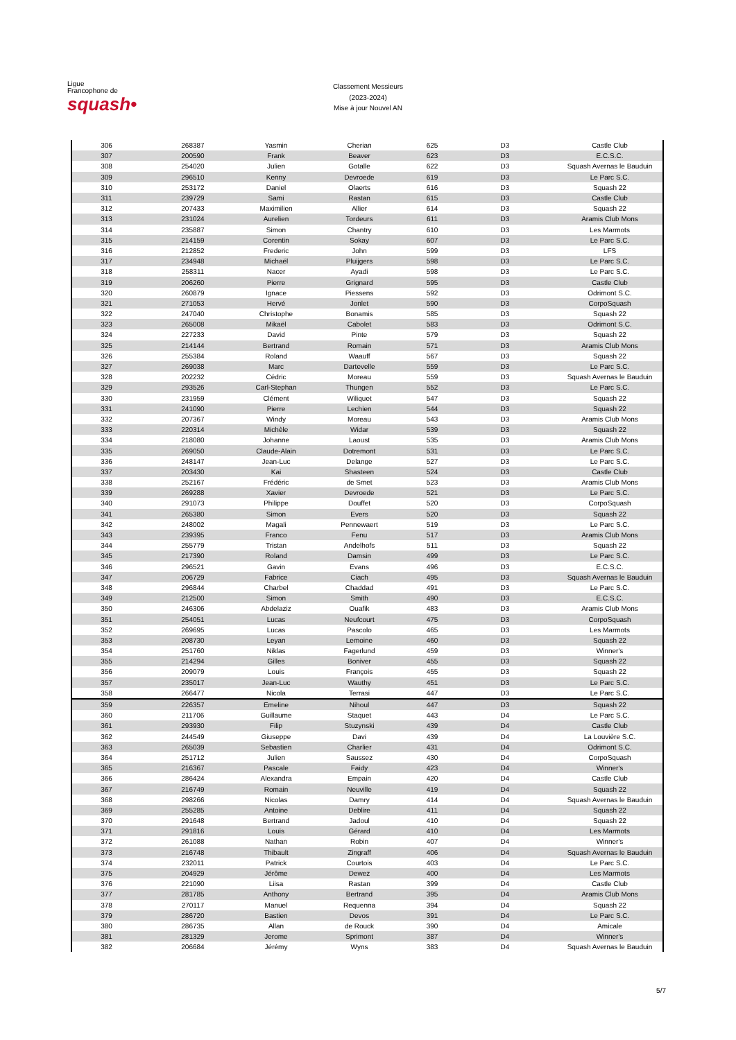Ligue
Francophone de
squash•
Classement Messieurs
(2023-2024)
Mise à jour Nouvel AN
| 306 | 268387 | Yasmin | Cherian | 625 | D3 | Castle Club |
| 307 | 200590 | Frank | Beaver | 623 | D3 | E.C.S.C. |
| 308 | 254020 | Julien | Gotalle | 622 | D3 | Squash Avernas le Bauduin |
| 309 | 296510 | Kenny | Devroede | 619 | D3 | Le Parc S.C. |
| 310 | 253172 | Daniel | Olaerts | 616 | D3 | Squash 22 |
| 311 | 239729 | Sami | Rastan | 615 | D3 | Castle Club |
| 312 | 207433 | Maximilien | Allier | 614 | D3 | Squash 22 |
| 313 | 231024 | Aurelien | Tordeurs | 611 | D3 | Aramis Club Mons |
| 314 | 235887 | Simon | Chantry | 610 | D3 | Les Marmots |
| 315 | 214159 | Corentin | Sokay | 607 | D3 | Le Parc S.C. |
| 316 | 212852 | Frederic | John | 599 | D3 | LFS |
| 317 | 234948 | Michaël | Pluijgers | 598 | D3 | Le Parc S.C. |
| 318 | 258311 | Nacer | Ayadi | 598 | D3 | Le Parc S.C. |
| 319 | 206260 | Pierre | Grignard | 595 | D3 | Castle Club |
| 320 | 260879 | Ignace | Piessens | 592 | D3 | Odrimont S.C. |
| 321 | 271053 | Hervé | Jonlet | 590 | D3 | CorpoSquash |
| 322 | 247040 | Christophe | Bonamis | 585 | D3 | Squash 22 |
| 323 | 265008 | Mikaël | Cabolet | 583 | D3 | Odrimont S.C. |
| 324 | 227233 | David | Pinte | 579 | D3 | Squash 22 |
| 325 | 214144 | Bertrand | Romain | 571 | D3 | Aramis Club Mons |
| 326 | 255384 | Roland | Waauff | 567 | D3 | Squash 22 |
| 327 | 269038 | Marc | Dartevelle | 559 | D3 | Le Parc S.C. |
| 328 | 202232 | Cédric | Moreau | 559 | D3 | Squash Avernas le Bauduin |
| 329 | 293526 | Carl-Stephan | Thungen | 552 | D3 | Le Parc S.C. |
| 330 | 231959 | Clément | Wiliquet | 547 | D3 | Squash 22 |
| 331 | 241090 | Pierre | Lechien | 544 | D3 | Squash 22 |
| 332 | 207367 | Windy | Moreau | 543 | D3 | Aramis Club Mons |
| 333 | 220314 | Michèle | Widar | 539 | D3 | Squash 22 |
| 334 | 218080 | Johanne | Laoust | 535 | D3 | Aramis Club Mons |
| 335 | 269050 | Claude-Alain | Dotremont | 531 | D3 | Le Parc S.C. |
| 336 | 248147 | Jean-Luc | Delange | 527 | D3 | Le Parc S.C. |
| 337 | 203430 | Kai | Shasteen | 524 | D3 | Castle Club |
| 338 | 252167 | Frédéric | de Smet | 523 | D3 | Aramis Club Mons |
| 339 | 269288 | Xavier | Devroede | 521 | D3 | Le Parc S.C. |
| 340 | 291073 | Philippe | Douffet | 520 | D3 | CorpoSquash |
| 341 | 265380 | Simon | Evers | 520 | D3 | Squash 22 |
| 342 | 248002 | Magali | Pennewaert | 519 | D3 | Le Parc S.C. |
| 343 | 239395 | Franco | Fenu | 517 | D3 | Aramis Club Mons |
| 344 | 255779 | Tristan | Andelhofs | 511 | D3 | Squash 22 |
| 345 | 217390 | Roland | Damsin | 499 | D3 | Le Parc S.C. |
| 346 | 296521 | Gavin | Evans | 496 | D3 | E.C.S.C. |
| 347 | 206729 | Fabrice | Ciach | 495 | D3 | Squash Avernas le Bauduin |
| 348 | 296844 | Charbel | Chaddad | 491 | D3 | Le Parc S.C. |
| 349 | 212500 | Simon | Smith | 490 | D3 | E.C.S.C. |
| 350 | 246306 | Abdelaziz | Ouafik | 483 | D3 | Aramis Club Mons |
| 351 | 254051 | Lucas | Neufcourt | 475 | D3 | CorpoSquash |
| 352 | 269695 | Lucas | Pascolo | 465 | D3 | Les Marmots |
| 353 | 208730 | Leyan | Lemoine | 460 | D3 | Squash 22 |
| 354 | 251760 | Niklas | Fagerlund | 459 | D3 | Winner's |
| 355 | 214294 | Gilles | Boniver | 455 | D3 | Squash 22 |
| 356 | 209079 | Louis | François | 455 | D3 | Squash 22 |
| 357 | 235017 | Jean-Luc | Wauthy | 451 | D3 | Le Parc S.C. |
| 358 | 266477 | Nicola | Terrasi | 447 | D3 | Le Parc S.C. |
| 359 | 226357 | Emeline | Nihoul | 447 | D3 | Squash 22 |
| 360 | 211706 | Guillaume | Staquet | 443 | D4 | Le Parc S.C. |
| 361 | 293930 | Filip | Stuzynski | 439 | D4 | Castle Club |
| 362 | 244549 | Giuseppe | Davi | 439 | D4 | La Louvière S.C. |
| 363 | 265039 | Sebastien | Charlier | 431 | D4 | Odrimont S.C. |
| 364 | 251712 | Julien | Saussez | 430 | D4 | CorpoSquash |
| 365 | 216367 | Pascale | Faidy | 423 | D4 | Winner's |
| 366 | 286424 | Alexandra | Empain | 420 | D4 | Castle Club |
| 367 | 216749 | Romain | Neuville | 419 | D4 | Squash 22 |
| 368 | 298266 | Nicolas | Damry | 414 | D4 | Squash Avernas le Bauduin |
| 369 | 255285 | Antoine | Deblire | 411 | D4 | Squash 22 |
| 370 | 291648 | Bertrand | Jadoul | 410 | D4 | Squash 22 |
| 371 | 291816 | Louis | Gérard | 410 | D4 | Les Marmots |
| 372 | 261088 | Nathan | Robin | 407 | D4 | Winner's |
| 373 | 216748 | Thibault | Zingraff | 406 | D4 | Squash Avernas le Bauduin |
| 374 | 232011 | Patrick | Courtois | 403 | D4 | Le Parc S.C. |
| 375 | 204929 | Jérôme | Dewez | 400 | D4 | Les Marmots |
| 376 | 221090 | Liisa | Rastan | 399 | D4 | Castle Club |
| 377 | 281785 | Anthony | Bertrand | 395 | D4 | Aramis Club Mons |
| 378 | 270117 | Manuel | Requenna | 394 | D4 | Squash 22 |
| 379 | 286720 | Bastien | Devos | 391 | D4 | Le Parc S.C. |
| 380 | 286735 | Allan | de Rouck | 390 | D4 | Amicale |
| 381 | 281329 | Jerome | Sprimont | 387 | D4 | Winner's |
| 382 | 206684 | Jérémy | Wyns | 383 | D4 | Squash Avernas le Bauduin |
5/7